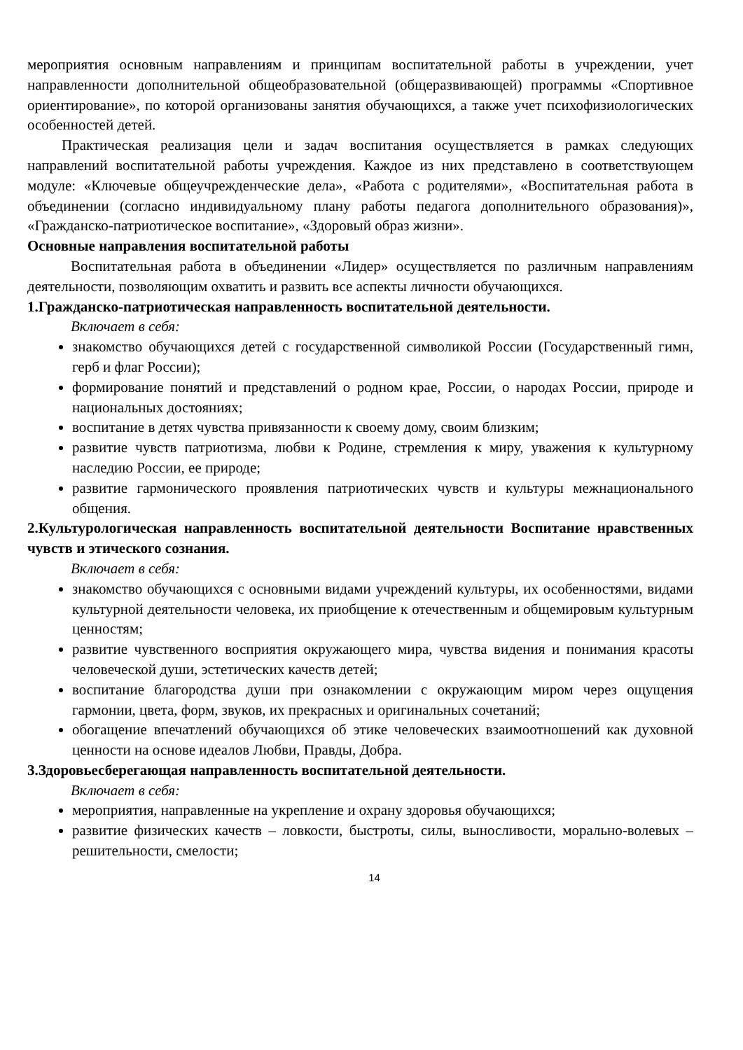мероприятия основным направлениям и принципам воспитательной работы в учреждении, учет направленности дополнительной общеобразовательной (общеразвивающей) программы «Спортивное ориентирование», по которой организованы занятия обучающихся, а также учет психофизиологических особенностей детей.
Практическая реализация цели и задач воспитания осуществляется в рамках следующих направлений воспитательной работы учреждения. Каждое из них представлено в соответствующем модуле: «Ключевые общеучрежденческие дела», «Работа с родителями», «Воспитательная работа в объединении (согласно индивидуальному плану работы педагога дополнительного образования)», «Гражданско-патриотическое воспитание», «Здоровый образ жизни».
Основные направления воспитательной работы
Воспитательная работа в объединении «Лидер» осуществляется по различным направлениям деятельности, позволяющим охватить и развить все аспекты личности обучающихся.
1.Гражданско-патриотическая направленность воспитательной деятельности.
Включает в себя:
знакомство обучающихся детей с государственной символикой России (Государственный гимн, герб и флаг России);
формирование понятий и представлений о родном крае, России, о народах России, природе и национальных достояниях;
воспитание в детях чувства привязанности к своему дому, своим близким;
развитие чувств патриотизма, любви к Родине, стремления к миру, уважения к культурному наследию России, ее природе;
развитие гармонического проявления патриотических чувств и культуры межнационального общения.
2.Культурологическая направленность воспитательной деятельности Воспитание нравственных чувств и этического сознания.
Включает в себя:
знакомство обучающихся с основными видами учреждений культуры, их особенностями, видами культурной деятельности человека, их приобщение к отечественным и общемировым культурным ценностям;
развитие чувственного восприятия окружающего мира, чувства видения и понимания красоты человеческой души, эстетических качеств детей;
воспитание благородства души при ознакомлении с окружающим миром через ощущения гармонии, цвета, форм, звуков, их прекрасных и оригинальных сочетаний;
обогащение впечатлений обучающихся об этике человеческих взаимоотношений как духовной ценности на основе идеалов Любви, Правды, Добра.
3.Здоровьесберегающая направленность воспитательной деятельности.
Включает в себя:
мероприятия, направленные на укрепление и охрану здоровья обучающихся;
развитие физических качеств – ловкости, быстроты, силы, выносливости, морально-волевых – решительности, смелости;
14